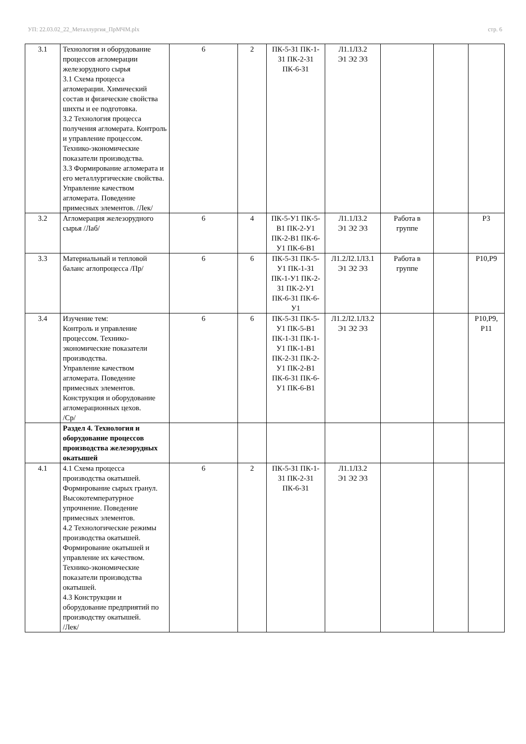УП: 22.03.02_22_Металлургия_ПрМЧМ.plx стр. 6
| 3.1 | Технология и оборудование процессов агломерации железорудного сырья 3.1 Схема процесса агломерации. Химический состав и физические свойства шихты и ее подготовка. 3.2 Технология процесса получения агломерата. Контроль и управление процессом. Технико-экономические показатели производства. 3.3 Формирование агломерата и его металлургические свойства. Управление качеством агломерата. Поведение примесных элементов. /Лек/ | 6 | 2 | ПК-5-З1 ПК-1-З1 ПК-2-З1 ПК-6-З1 | Л1.1Л3.2 Э1 Э2 Э3 | | | |
| 3.2 | Агломерация железорудного сырья /Лаб/ | 6 | 4 | ПК-5-У1 ПК-5-В1 ПК-2-У1 ПК-2-В1 ПК-6-У1 ПК-6-В1 | Л1.1Л3.2 Э1 Э2 Э3 | Работа в группе | | Р3 |
| 3.3 | Материальный и тепловой баланс аглопроцесса /Пр/ | 6 | 6 | ПК-5-З1 ПК-5-У1 ПК-1-З1 ПК-1-У1 ПК-2-З1 ПК-2-У1 ПК-6-З1 ПК-6-У1 | Л1.2Л2.1Л3.1 Э1 Э2 Э3 | Работа в группе | | Р10,Р9 |
| 3.4 | Изучение тем: Контроль и управление процессом. Технико-экономические показатели производства. Управление качеством агломерата. Поведение примесных элементов. Конструкция и оборудование агломерационных цехов. /Ср/ | 6 | 6 | ПК-5-З1 ПК-5-У1 ПК-5-В1 ПК-1-З1 ПК-1-У1 ПК-1-В1 ПК-2-З1 ПК-2-У1 ПК-2-В1 ПК-6-З1 ПК-6-У1 ПК-6-В1 | Л1.2Л2.1Л3.2 Э1 Э2 Э3 | | | Р10,Р9, Р11 |
| | Раздел 4. Технология и оборудование процессов производства железорудных окатышей | | | | | | | |
| 4.1 | 4.1 Схема процесса производства окатышей. Формирование сырых гранул. Высокотемпературное упрочнение. Поведение примесных элементов. 4.2 Технологические режимы производства окатышей. Формирование окатышей и управление их качеством. Технико-экономические показатели производства окатышей. 4.3 Конструкции и оборудование предприятий по производству окатышей. /Лек/ | 6 | 2 | ПК-5-З1 ПК-1-З1 ПК-2-З1 ПК-6-З1 | Л1.1Л3.2 Э1 Э2 Э3 | | | |